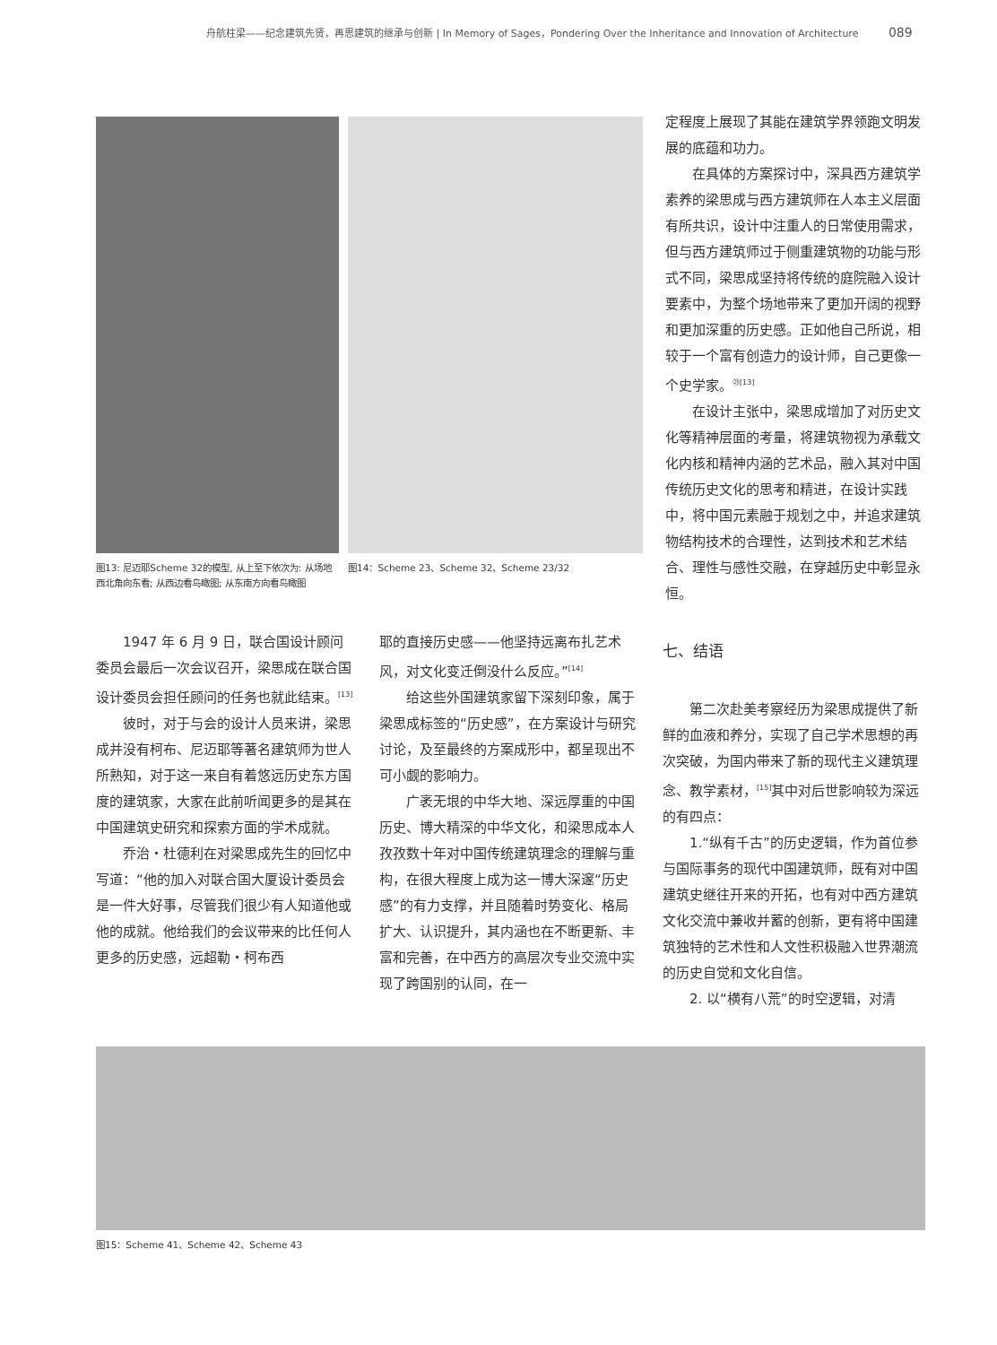舟航柱梁——纪念建筑先贤，再思建筑的继承与创新 | In Memory of Sages，Pondering Over the Inheritance and Innovation of Architecture 089
图13: 尼迈耶Scheme 32的模型, 从上至下依次为: 从场地西北角向东看; 从西边看鸟瞰图; 从东南方向看鸟瞰图
图14：Scheme 23、Scheme 32、Scheme 23/32
定程度上展现了其能在建筑学界领跑文明发展的底蕴和功力。
在具体的方案探讨中，深具西方建筑学素养的梁思成与西方建筑师在人本主义层面有所共识，设计中注重人的日常使用需求，但与西方建筑师过于侧重建筑物的功能与形式不同，梁思成坚持将传统的庭院融入设计要素中，为整个场地带来了更加开阔的视野和更加深重的历史感。正如他自己所说，相较于一个富有创造力的设计师，自己更像一个史学家。<sup>㉓[13]</sup>
在设计主张中，梁思成增加了对历史文化等精神层面的考量，将建筑物视为承载文化内核和精神内涵的艺术品，融入其对中国传统历史文化的思考和精进，在设计实践中，将中国元素融于规划之中，并追求建筑物结构技术的合理性，达到技术和艺术结合、理性与感性交融，在穿越历史中彰显永恒。
1947 年 6 月 9 日，联合国设计顾问委员会最后一次会议召开，梁思成在联合国设计委员会担任顾问的任务也就此结束。<sup>[13]</sup>
彼时，对于与会的设计人员来讲，梁思成并没有柯布、尼迈耶等著名建筑师为世人所熟知，对于这一来自有着悠远历史东方国度的建筑家，大家在此前听闻更多的是其在中国建筑史研究和探索方面的学术成就。
乔治・杜德利在对梁思成先生的回忆中写道：“他的加入对联合国大厦设计委员会是一件大好事，尽管我们很少有人知道他或他的成就。他给我们的会议带来的比任何人更多的历史感，远超勒・柯布西
耶的直接历史感——他坚持远离布扎艺术风，对文化变迁倒没什么反应。”<sup>[14]</sup>
给这些外国建筑家留下深刻印象，属于梁思成标签的“历史感”，在方案设计与研究讨论，及至最终的方案成形中，都呈现出不可小觑的影响力。
广袤无垠的中华大地、深远厚重的中国历史、博大精深的中华文化，和梁思成本人孜孜数十年对中国传统建筑理念的理解与重构，在很大程度上成为这一博大深邃“历史感”的有力支撑，并且随着时势变化、格局扩大、认识提升，其内涵也在不断更新、丰富和完善，在中西方的高层次专业交流中实现了跨国别的认同，在一
七、结语
第二次赴美考察经历为梁思成提供了新鲜的血液和养分，实现了自己学术思想的再次突破，为国内带来了新的现代主义建筑理念、教学素材，<sup>[15]</sup>其中对后世影响较为深远的有四点：
1.“纵有千古”的历史逻辑，作为首位参与国际事务的现代中国建筑师，既有对中国建筑史继往开来的开拓，也有对中西方建筑文化交流中兼收并蓄的创新，更有将中国建筑独特的艺术性和人文性积极融入世界潮流的历史自觉和文化自信。
2. 以“横有八荒”的时空逻辑，对清
图15：Scheme 41、Scheme 42、Scheme 43